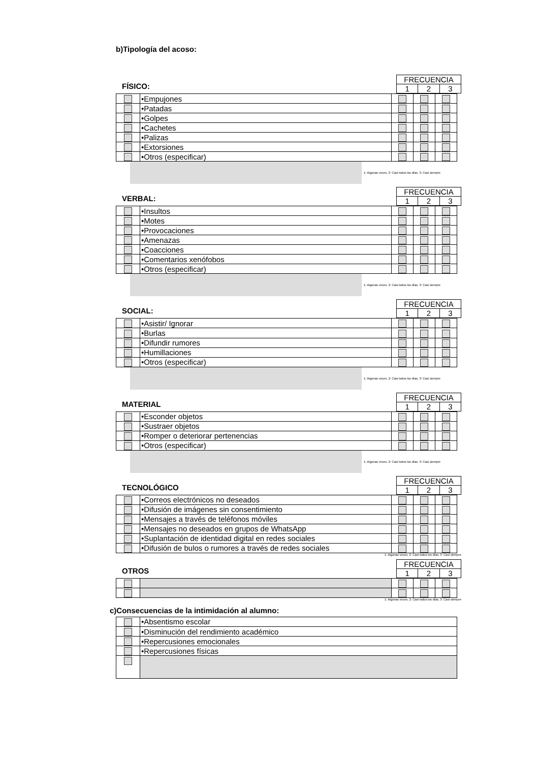b)Tipología del acoso:
FÍSICO:
| FRECUENCIA | | |
| 1 | 2 | 3 |
| | •Empujones | | | |
| | •Patadas | | | |
| | •Golpes | | | |
| | •Cachetes | | | |
| | •Palizas | | | |
| | •Extorsiones | | | |
| | •Otros (especificar) | | | |
1: Algunas veces. 2: Casi todos los días. 3: Casi siempre
VERBAL:
| FRECUENCIA | | |
| 1 | 2 | 3 |
| | •Insultos | | | |
| | •Motes | | | |
| | •Provocaciones | | | |
| | •Amenazas | | | |
| | •Coacciones | | | |
| | •Comentarios xenófobos | | | |
| | •Otros (especificar) | | | |
1: Algunas veces. 2: Casi todos los días. 3: Casi siempre
SOCIAL:
| FRECUENCIA | | |
| 1 | 2 | 3 |
| | •Asistir/ Ignorar | | | |
| | •Burlas | | | |
| | •Difundir rumores | | | |
| | •Humillaciones | | | |
| | •Otros (especificar) | | | |
1: Algunas veces. 2: Casi todos los días. 3: Casi siempre
MATERIAL
| FRECUENCIA | | |
| 1 | 2 | 3 |
| | •Esconder objetos | | | |
| | •Sustraer objetos | | | |
| | •Romper o deteriorar pertenencias | | | |
| | •Otros (especificar) | | | |
1: Algunas veces. 2: Casi todos los días. 3: Casi siempre
TECNOLÓGICO
| FRECUENCIA | | |
| 1 | 2 | 3 |
| | •Correos electrónicos no deseados | | | |
| | •Difusión de imágenes sin consentimiento | | | |
| | •Mensajes a través de teléfonos móviles | | | |
| | •Mensajes no deseados en grupos de WhatsApp | | | |
| | •Suplantación de identidad digital en redes sociales | | | |
| | •Difusión de bulos o rumores a través de redes sociales | | | |
1: Algunas veces. 2: Casi todos los días. 3: Casi siempre
OTROS
| FRECUENCIA | | |
| 1 | 2 | 3 |
1: Algunas veces. 2: Casi todos los días. 3: Casi siempre
c)Consecuencias de la intimidación al alumno:
| | •Absentismo escolar |
| | •Disminución del rendimiento académico |
| | •Repercusiones emocionales |
| | •Repercusiones físicas |